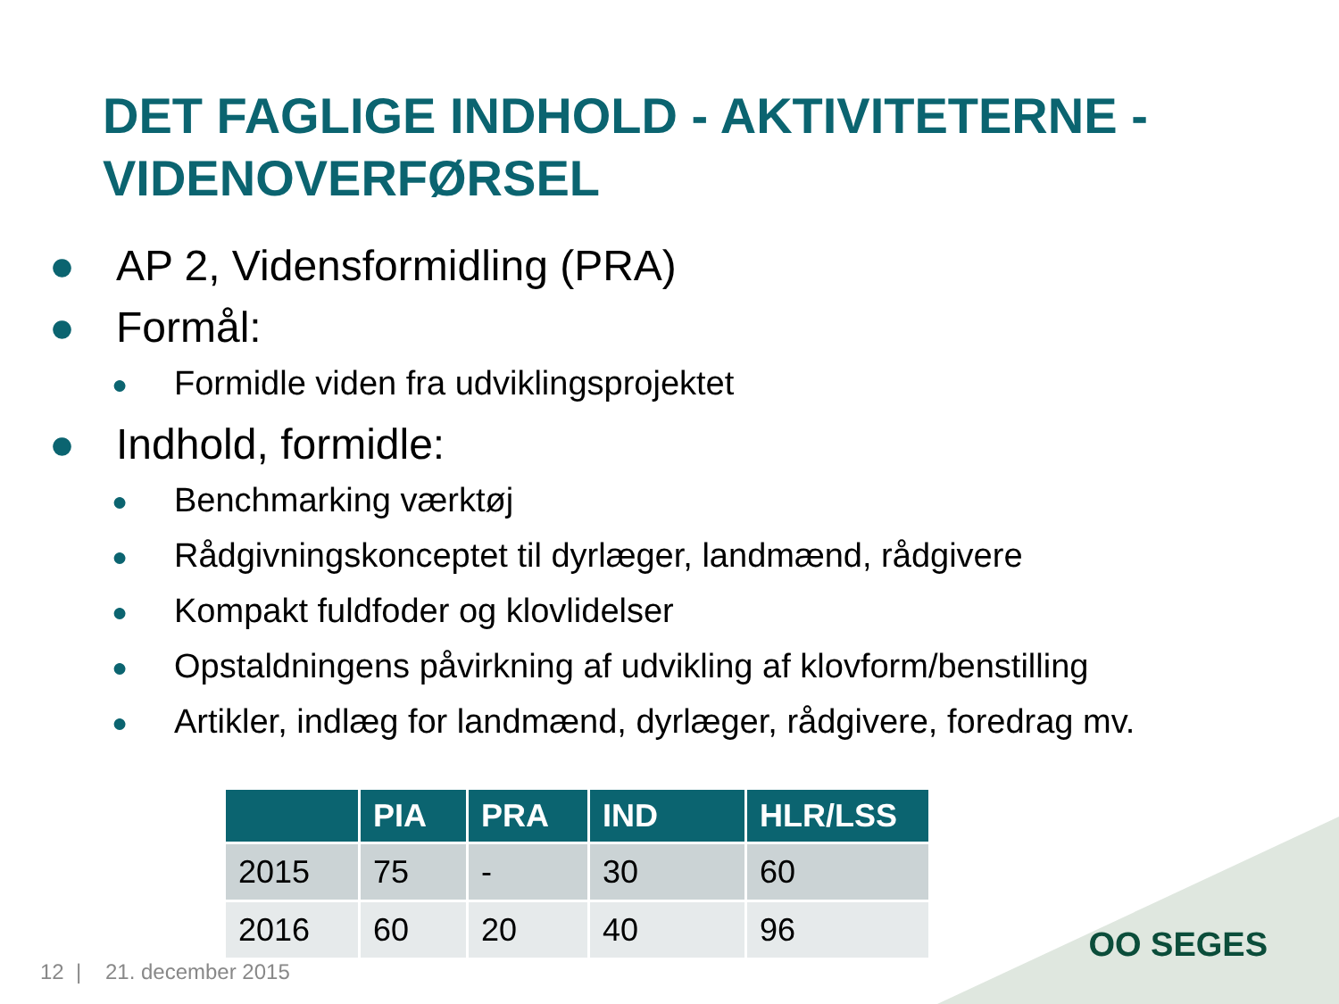DET FAGLIGE INDHOLD - AKTIVITETERNE -
VIDENOVERFØRSEL
● AP 2, Vidensformidling (PRA)
● Formål:
● Formidle viden fra udviklingsprojektet
● Indhold, formidle:
● Benchmarking værktøj
● Rådgivningskonceptet til dyrlæger, landmænd, rådgivere
● Kompakt fuldfoder og klovlidelser
● Opstaldningens påvirkning af udvikling af klovform/benstilling
● Artikler, indlæg for landmænd, dyrlæger, rådgivere, foredrag mv.
| | PIA | PRA | IND | HLR/LSS |
| --- | --- | --- | --- | --- |
| 2015 | 75 | - | 30 | 60 |
| 2016 | 60 | 20 | 40 | 96 |
OO SEGES
12 | 21. december 2015